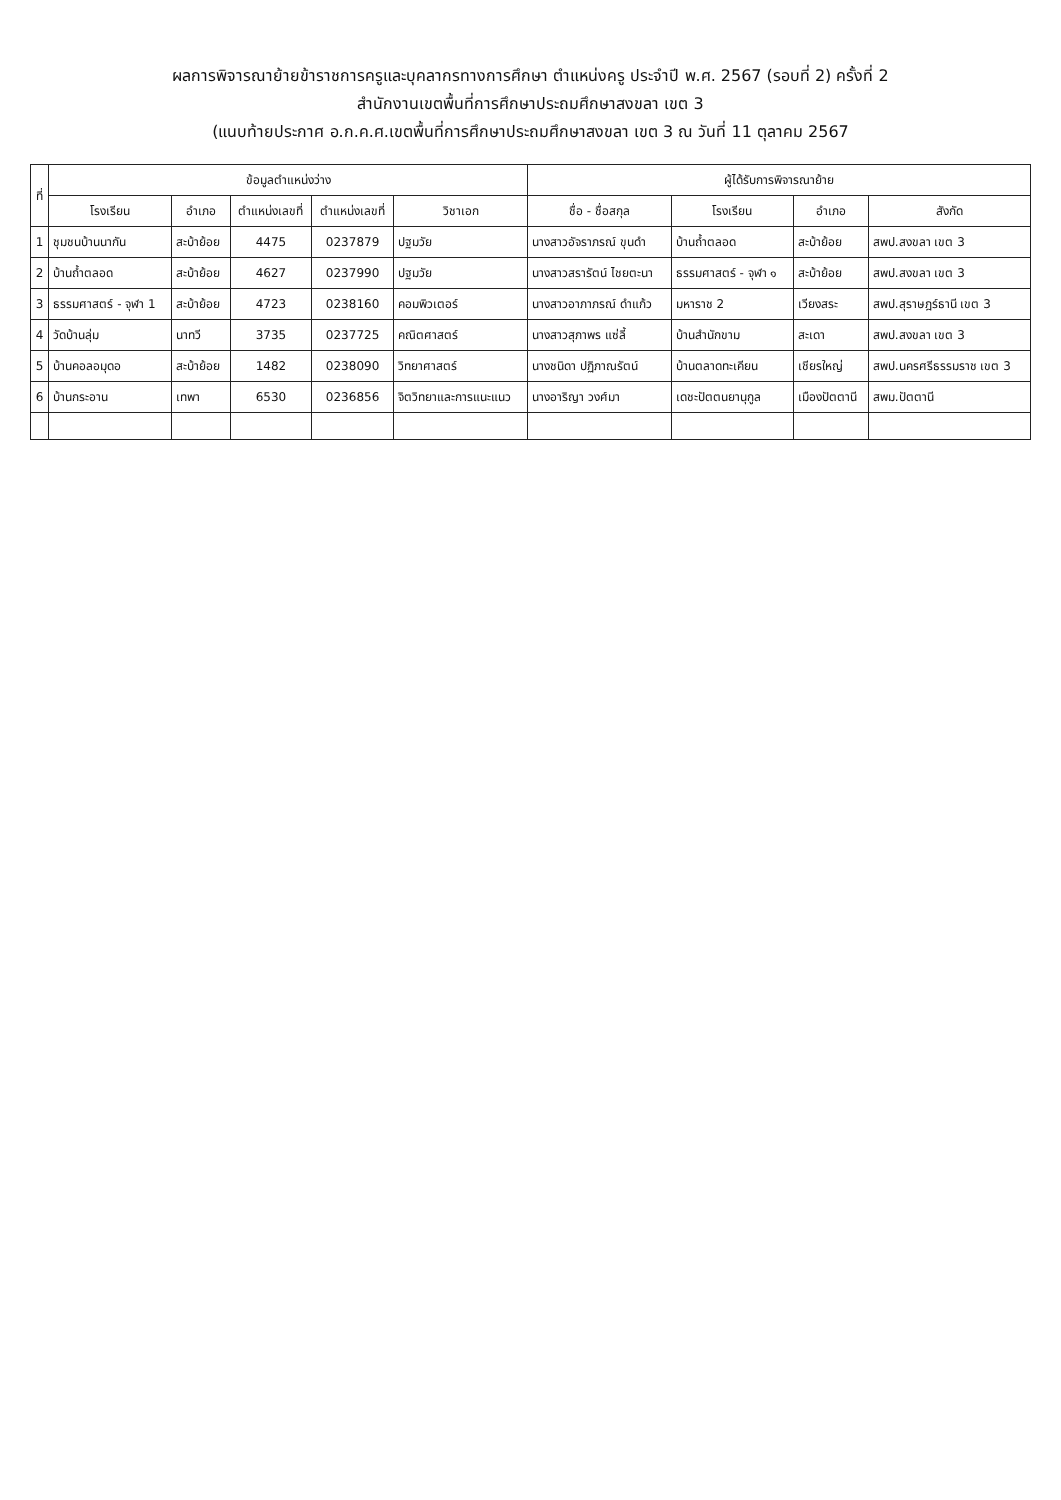ผลการพิจารณาย้ายข้าราชการครูและบุคลากรทางการศึกษา ตำแหน่งครู ประจำปี พ.ศ. 2567 (รอบที่ 2) ครั้งที่ 2
สำนักงานเขตพื้นที่การศึกษาประถมศึกษาสงขลา เขต 3
(แนบท้ายประกาศ อ.ก.ค.ศ.เขตพื้นที่การศึกษาประถมศึกษาสงขลา เขต 3 ณ วันที่ 11 ตุลาคม 2567
| ที่ | ข้อมูลตำแหน่งว่าง | | | | | ผู้ได้รับการพิจารณาย้าย | | | |
| --- | --- | --- | --- | --- | --- | --- | --- | --- | --- |
| | โรงเรียน | อำเภอ | ตำแหน่งเลขที่ | ตำแหน่งเลขที่ | วิชาเอก | ชื่อ - ชื่อสกุล | โรงเรียน | อำเภอ | สังกัด |
| 1 | ชุมชนบ้านนากัน | สะบ้าย้อย | 4475 | 0237879 | ปฐมวัย | นางสาวอัจราภรณ์ ขุนดำ | บ้านถ้ำตลอด | สะบ้าย้อย | สพป.สงขลา เขต 3 |
| 2 | บ้านถ้ำตลอด | สะบ้าย้อย | 4627 | 0237990 | ปฐมวัย | นางสาวสรารัตน์ ไชยตะนา | ธรรมศาสตร์ - จุฬา ๑ | สะบ้าย้อย | สพป.สงขลา เขต 3 |
| 3 | ธรรมศาสตร์ - จุฬา 1 | สะบ้าย้อย | 4723 | 0238160 | คอมพิวเตอร์ | นางสาวอาภาภรณ์ ดำแก้ว | มหาราช 2 | เวียงสระ | สพป.สุราษฎร์ธานี เขต 3 |
| 4 | วัดบ้านลุ่ม | นาทวี | 3735 | 0237725 | คณิตศาสตร์ | นางสาวสุภาพร แซ่ลี้ | บ้านสำนักขาม | สะเดา | สพป.สงขลา เขต 3 |
| 5 | บ้านคอลอมุดอ | สะบ้าย้อย | 1482 | 0238090 | วิทยาศาสตร์ | นางชนิดา ปฏิภาณรัตน์ | บ้านตลาดทะเคียน | เชียรใหญ่ | สพป.นครศรีธรรมราช เขต 3 |
| 6 | บ้านกระอาน | เทพา | 6530 | 0236856 | จิตวิทยาและการแนะแนว | นางอาริญา วงศ์มา | เดชะปัตตนยานุกูล | เมืองปัตตานี | สพม.ปัตตานี |